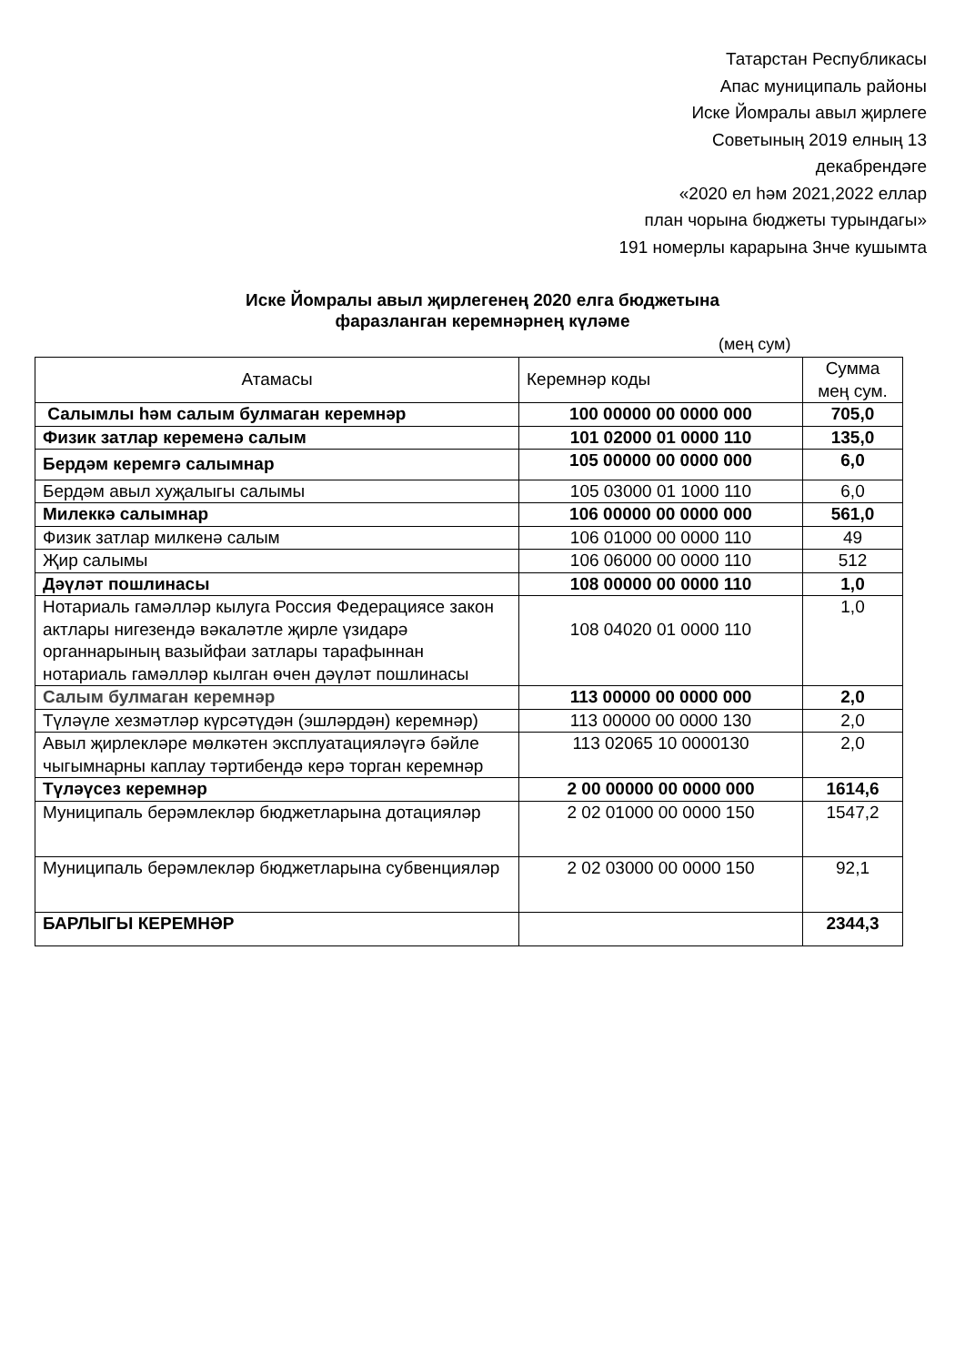Татарстан Республикасы
Апас муниципаль районы
Иске Йомралы авыл җирлеге
Советының 2019 елның 13
декабрендәге
«2020 ел һәм 2021,2022 еллар
план чорына бюджеты турындагы»
191 номерлы карарына 3нче кушымта
Иске Йомралы авыл җирлегенең 2020 елга бюджетына
фаразланган керемнәрнең күләме
(мең сум)
| Атамасы | Керемнәр коды | Сумма мең сум. |
| --- | --- | --- |
| Салымлы һәм салым булмаган керемнәр | 100 00000 00 0000 000 | 705,0 |
| Физик затлар керемен ә салым | 101 02000 01 0000 110 | 135,0 |
| Бердәм керемгә салымнар | 105 00000 00 0000 000 | 6,0 |
| Бердәм авыл хуҗалыгы салымы | 105 03000 01 1000 110 | 6,0 |
| Милеккә салымнар | 106 00000 00 0000 000 | 561,0 |
| Физик затлар милкенә салым | 106 01000 00 0000 110 | 49 |
| Җир салымы | 106 06000 00 0000 110 | 512 |
| Дәүләт пошлинасы | 108 00000 00 0000 110 | 1,0 |
| Нотариаль гамәлләр кылуга Россия Федерациясе закон актлары нигезендә вәкаләтле җирле үзидарә органнарының вазыйфаи затлары тарафыннан нотариаль гамәлләр кылган өчен дәүләт пошлинасы | 108 04020 01 0000 110 | 1,0 |
| Салым булмаган керемнәр | 113 00000 00 0000 000 | 2,0 |
| Түләүле хезмәтләр күрсәтүдән (эшләрдән) керемнәр) | 113 00000 00 0000 130 | 2,0 |
| Авыл җирлекләре мөлкәтен эксплуатацияләүгә бәйле чыгымнарны каплау тәртибендә керә торган керемнәр | 113 02065 10 0000130 | 2,0 |
| Түләүсез керемнәр | 2 00 00000 00 0000 000 | 1614,6 |
| Муниципаль берәмлекләр бюджетларына дотацияләр | 2 02 01000 00 0000 150 | 1547,2 |
| Муниципаль берәмлекләр бюджетларына субвенцияләр | 2 02 03000 00 0000 150 | 92,1 |
| БАРЛЫГЫ КЕРЕМНӘР | | 2344,3 |